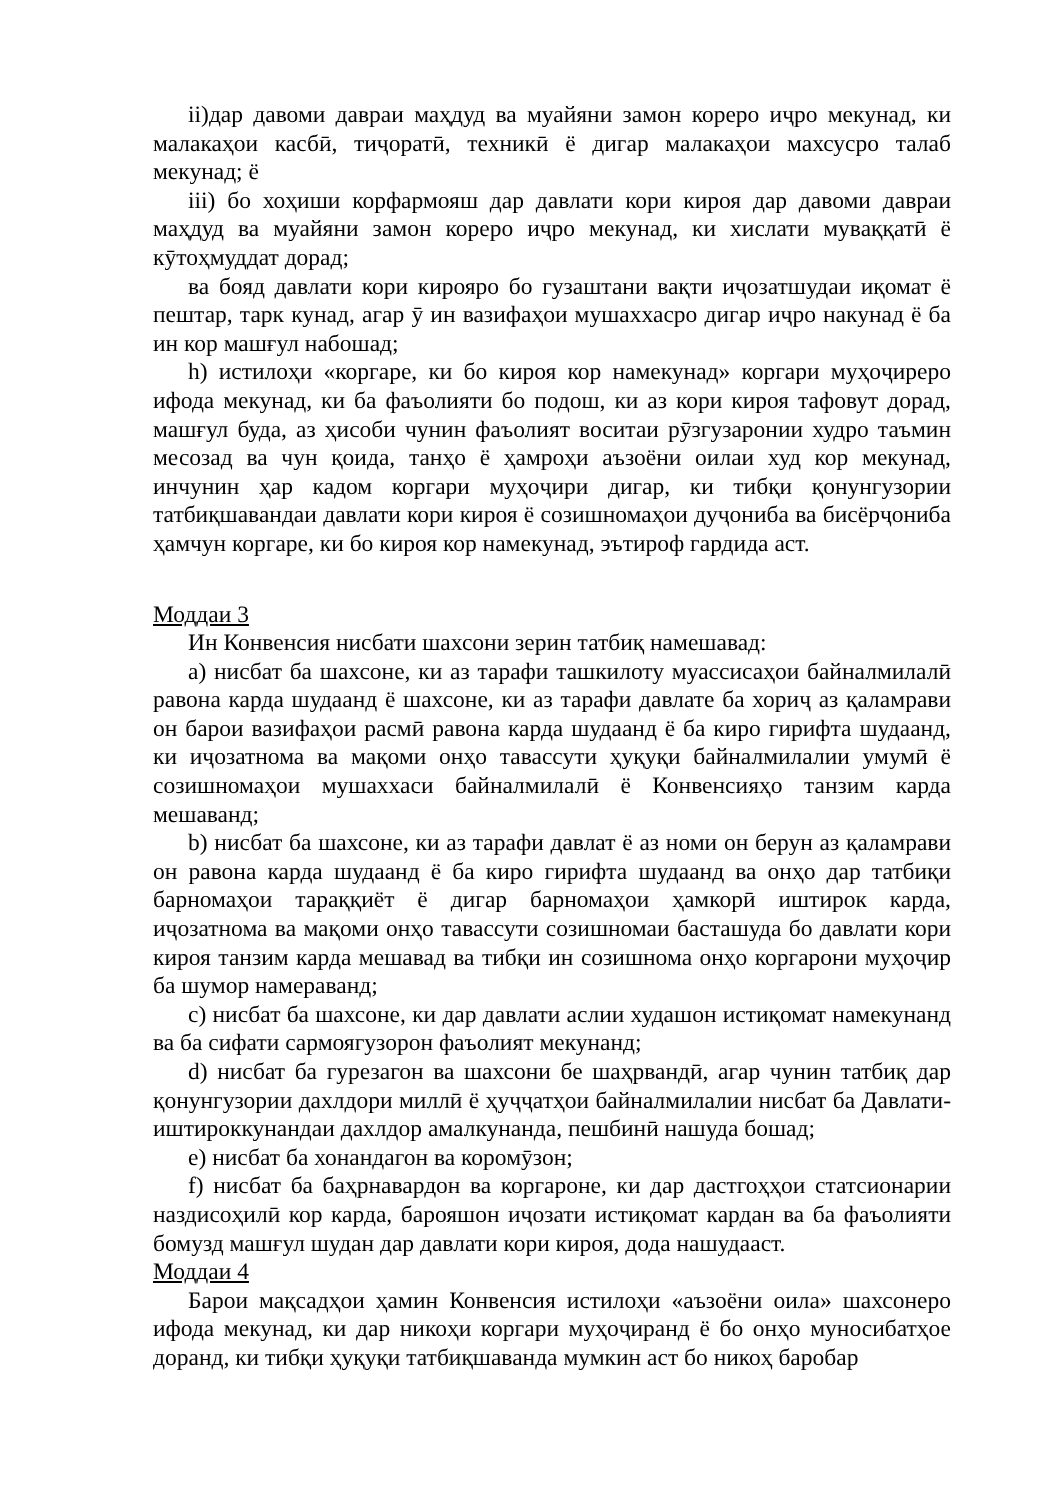ii)дар давоми давраи маҳдуд ва муайяни замон кореро иҷро мекунад, ки малакаҳои касбӣ, тиҷоратӣ, техникӣ ё дигар малакаҳои махсусро талаб мекунад; ё
iii) бо хоҳиши корфармояш дар давлати кори кироя дар давоми давраи маҳдуд ва муайяни замон кореро иҷро мекунад, ки хислати муваққатӣ ё кӯтоҳмуддат дорад;
ва бояд давлати кори кирояро бо гузаштани вақти иҷозатшудаи иқомат ё пештар, тарк кунад, агар ӯ ин вазифаҳои мушаххасро дигар иҷро накунад ё ба ин кор машғул набошад;
h) истилоҳи «коргаре, ки бо кироя кор намекунад» коргари муҳоҷиреро ифода мекунад, ки ба фаъолияти бо подош, ки аз кори кироя тафовут дорад, машғул буда, аз ҳисоби чунин фаъолият воситаи рӯзгузаронии худро таъмин месозад ва чун қоида, танҳо ё ҳамроҳи аъзоёни оилаи худ кор мекунад, инчунин ҳар кадом коргари муҳоҷири дигар, ки тибқи қонунгузории татбиқшавандаи давлати кори кироя ё созишномаҳои дуҷониба ва бисёрҷониба ҳамчун коргаре, ки бо кироя кор намекунад, эътироф гардида аст.
Моддаи 3
Ин Конвенсия нисбати шахсони зерин татбиқ намешавад:
a) нисбат ба шахсоне, ки аз тарафи ташкилоту муассисаҳои байналмилалӣ равона карда шудаанд ё шахсоне, ки аз тарафи давлате ба хориҷ аз қаламрави он барои вазифаҳои расмӣ равона карда шудаанд ё ба киро гирифта шудаанд, ки иҷозатнома ва мақоми онҳо тавассути ҳуқуқи байналмилалии умумӣ ё созишномаҳои мушаххаси байналмилалӣ ё Конвенсияҳо танзим карда мешаванд;
b) нисбат ба шахсоне, ки аз тарафи давлат ё аз номи он берун аз қаламрави он равона карда шудаанд ё ба киро гирифта шудаанд ва онҳо дар татбиқи барномаҳои тараққиёт ё дигар барномаҳои ҳамкорӣ иштирок карда, иҷозатнома ва мақоми онҳо тавассути созишномаи басташуда бо давлати кори кироя танзим карда мешавад ва тибқи ин созишнома онҳо коргарони муҳоҷир ба шумор намераванд;
c) нисбат ба шахсоне, ки дар давлати аслии худашон истиқомат намекунанд ва ба сифати сармоягузорон фаъолият мекунанд;
d) нисбат ба гурезагон ва шахсони бе шаҳрвандӣ, агар чунин татбиқ дар қонунгузории дахлдори миллӣ ё ҳуҷҷатҳои байналмилалии нисбат ба Давлати-иштироккунандаи дахлдор амалкунанда, пешбинӣ нашуда бошад;
e) нисбат ба хонандагон ва коромӯзон;
f) нисбат ба баҳрнавардон ва коргароне, ки дар дастгоҳҳои статсионарии наздисоҳилӣ кор карда, барояшон иҷозати истиқомат кардан ва ба фаъолияти бомузд машғул шудан дар давлати кори кироя, дода нашудааст.
Моддаи 4
Барои мақсадҳои ҳамин Конвенсия истилоҳи «аъзоёни оила» шахсонеро ифода мекунад, ки дар никоҳи коргари муҳоҷиранд ё бо онҳо муносибатҳое доранд, ки тибқи ҳуқуқи татбиқшаванда мумкин аст бо никоҳ баробар